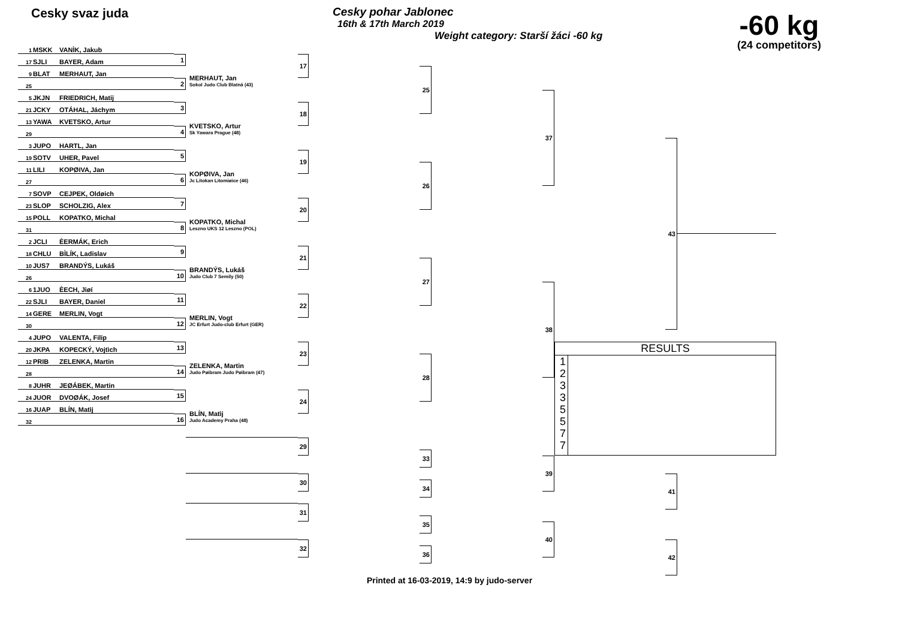Cesky svaz juda
Cesky pohar Jablonec
16th & 17th March 2019
Weight category: Starší žáci -60 kg
-60 kg
(24 competitors)
1
MSKK VANÌK, Jakub
17
SJLI BAYER, Adam
9
BLAT MERHAUT, Jan
25
5
JKJN FRIEDRICH, Matij
21
JCKY OTÁHAL, Jáchym
13
YAWA KVETSKO, Artur
29
3
JUPO HARTL, Jan
19
SOTV UHER, Pavel
11
LILI KOPØIVA, Jan
27
7
SOVP CEJPEK, Oldøich
23
SLOP SCHOLZIG, Alex
15
POLL KOPATKO, Michal
31
2
JCLI ÈERMÁK, Erich
18
CHLU BÌLÍK, Ladislav
10
JUS7 BRANDÝS, Lukáš
26
6
1JUO ÈECH, Jiøí
22
SJLI BAYER, Daniel
14
GERE MERLIN, Vogt
30
4
JUPO VALENTA, Filip
20
JKPA KOPECKÝ, Vojtìch
12
PRIB ZELENKA, Martin
28
8
JUHR JEØÁBEK, Martin
24
JUOR DVOØÁK, Josef
16
JUAP BLÍN, Matìj
32
1
2
MERHAUT, Jan
Sokol Judo Club Blatná (43)
3
4
KVETSKO, Artur
Sk Yawara Prague (48)
5
6
KOPØIVA, Jan
Jc Litokan Litomiøice (46)
7
8
KOPATKO, Michal
Leszno UKS 12 Leszno (POL)
9
10
BRANDÝS, Lukáš
Judo Club 7 Semily (50)
11
12
MERLIN, Vogt
JC Erfurt Judo-club Erfurt (GER)
13
14
ZELENKA, Martin
Judo Pøibram Judo Pøibram (47)
15
16
BLÍN, Matìj
Judo Academy Praha (48)
17
18
19
20
21
22
23
24
25
26
27
28
37
38
43
RESULTS
1
2
3
3
5
5
7
7
29
30
31
32
33
34
35
36
39
40
41
42
Printed at 16-03-2019, 14:9 by judo-server